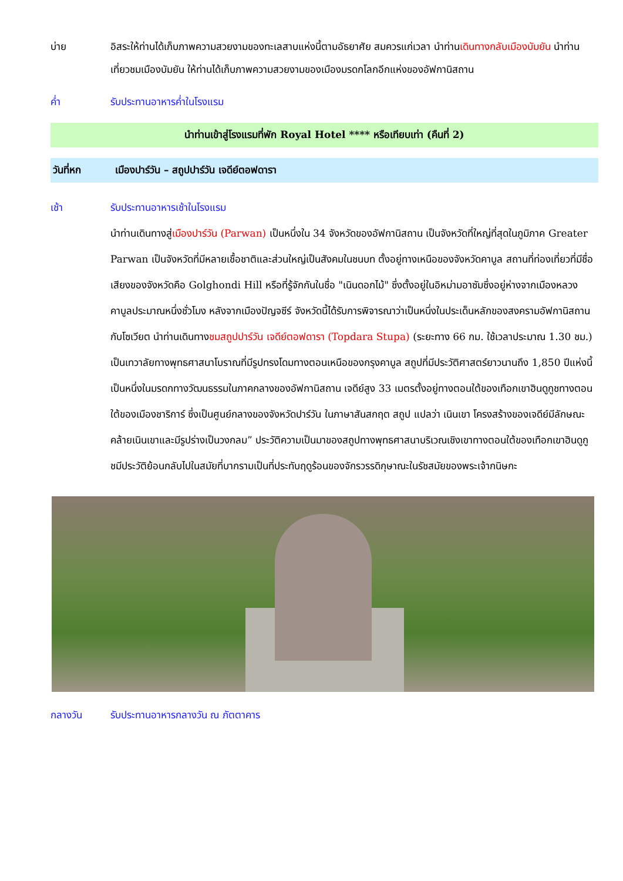บ่าย อิสระให้ท่านได้เก็บภาพความสวยงามของทะเลสาบแห่งนี้ตามอัธยาศัย สมควรแก่เวลา นำท่านเดินทางกลับเมืองบัมยัน นำท่านเที่ยวชมเมืองบัมยัน ให้ท่านได้เก็บภาพความสวยงามของเมืองมรดกโลกอีกแห่งของอัฟกานิสถาน
ค่ำ รับประทานอาหารค่ำในโรงแรม
นำท่านเข้าสู่โรงแรมที่พัก Royal Hotel **** หรือเทียบเท่า (คืนที่ 2)
วันที่หก เมืองปาร์วัน – สถูปปาร์วัน เจดีย์ตอฟดารา
เช้า รับประทานอาหารเช้าในโรงแรม
นำท่านเดินทางสู่เมืองปาร์วัน (Parwan) เป็นหนึ่งใน 34 จังหวัดของอัฟกานิสถาน เป็นจังหวัดที่ใหญ่ที่สุดในภูมิภาค Greater Parwan เป็นจังหวัดที่มีหลายเชื้อชาติและส่วนใหญ่เป็นสังคมในชนบท ตั้งอยู่ทางเหนือของจังหวัดคาบูล สถานที่ท่องเที่ยวที่มีชื่อเสียงของจังหวัดคือ Golghondi Hill หรือที่รู้จักกันในชื่อ "เนินดอกไม้" ซึ่งตั้งอยู่ในอิหม่ามอาซัมซึ่งอยู่ห่างจากเมืองหลวงคาบูลประมาณหนึ่งชั่วโมง หลังจากเมืองปัญจซีร์ จังหวัดนี้ได้รับการพิจารณาว่าเป็นหนึ่งในประเด็นหลักของสงครามอัฟกานิสถานกับโซเวียต นำท่านเดินทางชมสถูปปาร์วัน เจดีย์ตอฟดารา (Topdara Stupa) (ระยะทาง 66 กม. ใช้เวลาประมาณ 1.30 ชม.) เป็นเทวาลัยทางพุทธศาสนาโบราณที่มีรูปทรงโดมทางตอนเหนือของกรุงคาบูล สถูปที่มีประวัติศาสตร์ยาวนานถึง 1,850 ปีแห่งนี้เป็นหนึ่งในมรดกทางวัฒนธรรมในภาคกลางของอัฟกานิสถาน เจดีย์สูง 33 เมตรตั้งอยู่ทางตอนใต้ของเทือกเขาฮินดูกูชทางตอนใต้ของเมืองชาริการ์ ซึ่งเป็นศูนย์กลางของจังหวัดปาร์วัน ในภาษาสันสกฤต สถูป แปลว่า เนินเขา โครงสร้างของเจดีย์มีลักษณะคล้ายเนินเขาและมีรูปร่างเป็นวงกลม” ประวัติความเป็นมาของสถูปทางพุทธศาสนาบริเวณเชิงเขาทางตอนใต้ของเทือกเขาฮินดูกูชมีประวัติย้อนกลับไปในสมัยที่บากรามเป็นที่ประทับฤดูร้อนของจักรวรรดิกุษาณะในรัชสมัยของพระเจ้ากนิษกะ
กลางวัน รับประทานอาหารกลางวัน ณ ภัตตาคาร